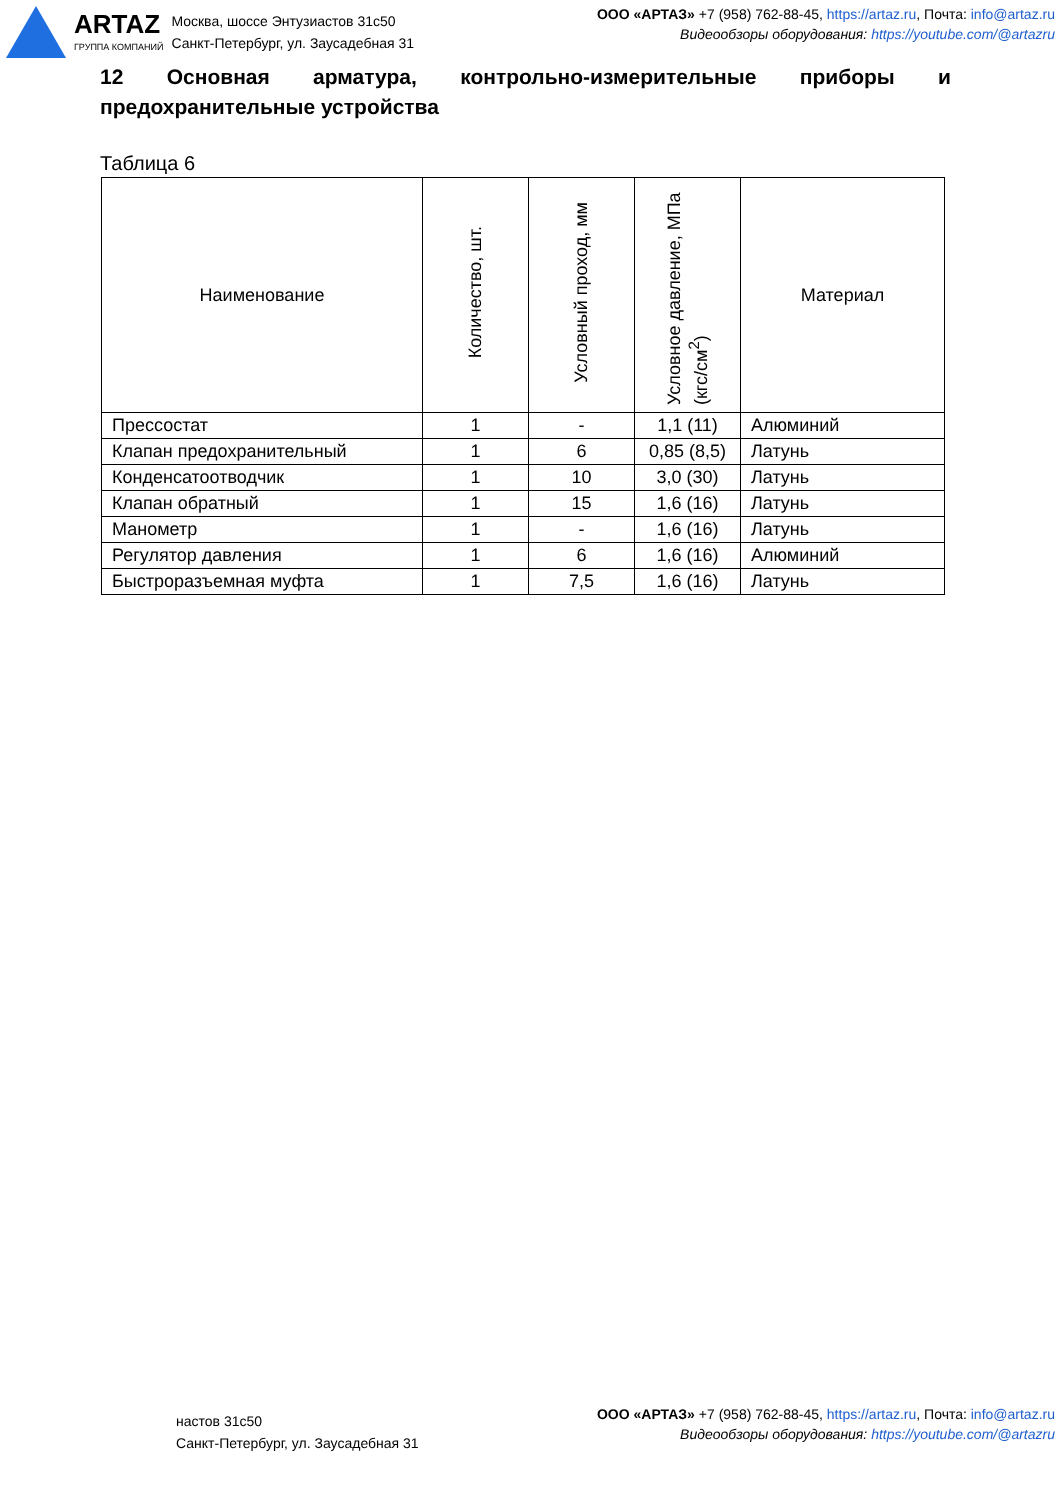ARTAZ
ГРУППА КОМПАНИЙ
Москва, шоссе Энтузиастов 31с50
Санкт-Петербург, ул. Заусадебная 31
ООО «АРТАЗ» +7 (958) 762-88-45, https://artaz.ru, Почта: info@artaz.ru
Видеообзоры оборудования: https://youtube.com/@artazru
12 Основная арматура, контрольно-измерительные приборы и предохранительные устройства
Таблица 6
| Наименование | Количество, шт. | Условный проход, мм | Условное давление, МПа (кгс/см<sup>2</sup>) | Материал |
| --- | --- | --- | --- | --- |
| Прессостат | 1 | - | 1,1 (11) | Алюминий |
| Клапан предохранительный | 1 | 6 | 0,85 (8,5) | Латунь |
| Конденсатоотводчик | 1 | 10 | 3,0 (30) | Латунь |
| Клапан обратный | 1 | 15 | 1,6 (16) | Латунь |
| Манометр | 1 | - | 1,6 (16) | Латунь |
| Регулятор давления | 1 | 6 | 1,6 (16) | Алюминий |
| Быстроразъемная муфта | 1 | 7,5 | 1,6 (16) | Латунь |
настов 31с50
Санкт-Петербург, ул. Заусадебная 31
ООО «АРТАЗ» +7 (958) 762-88-45, https://artaz.ru, Почта: info@artaz.ru
Видеообзоры оборудования: https://youtube.com/@artazru